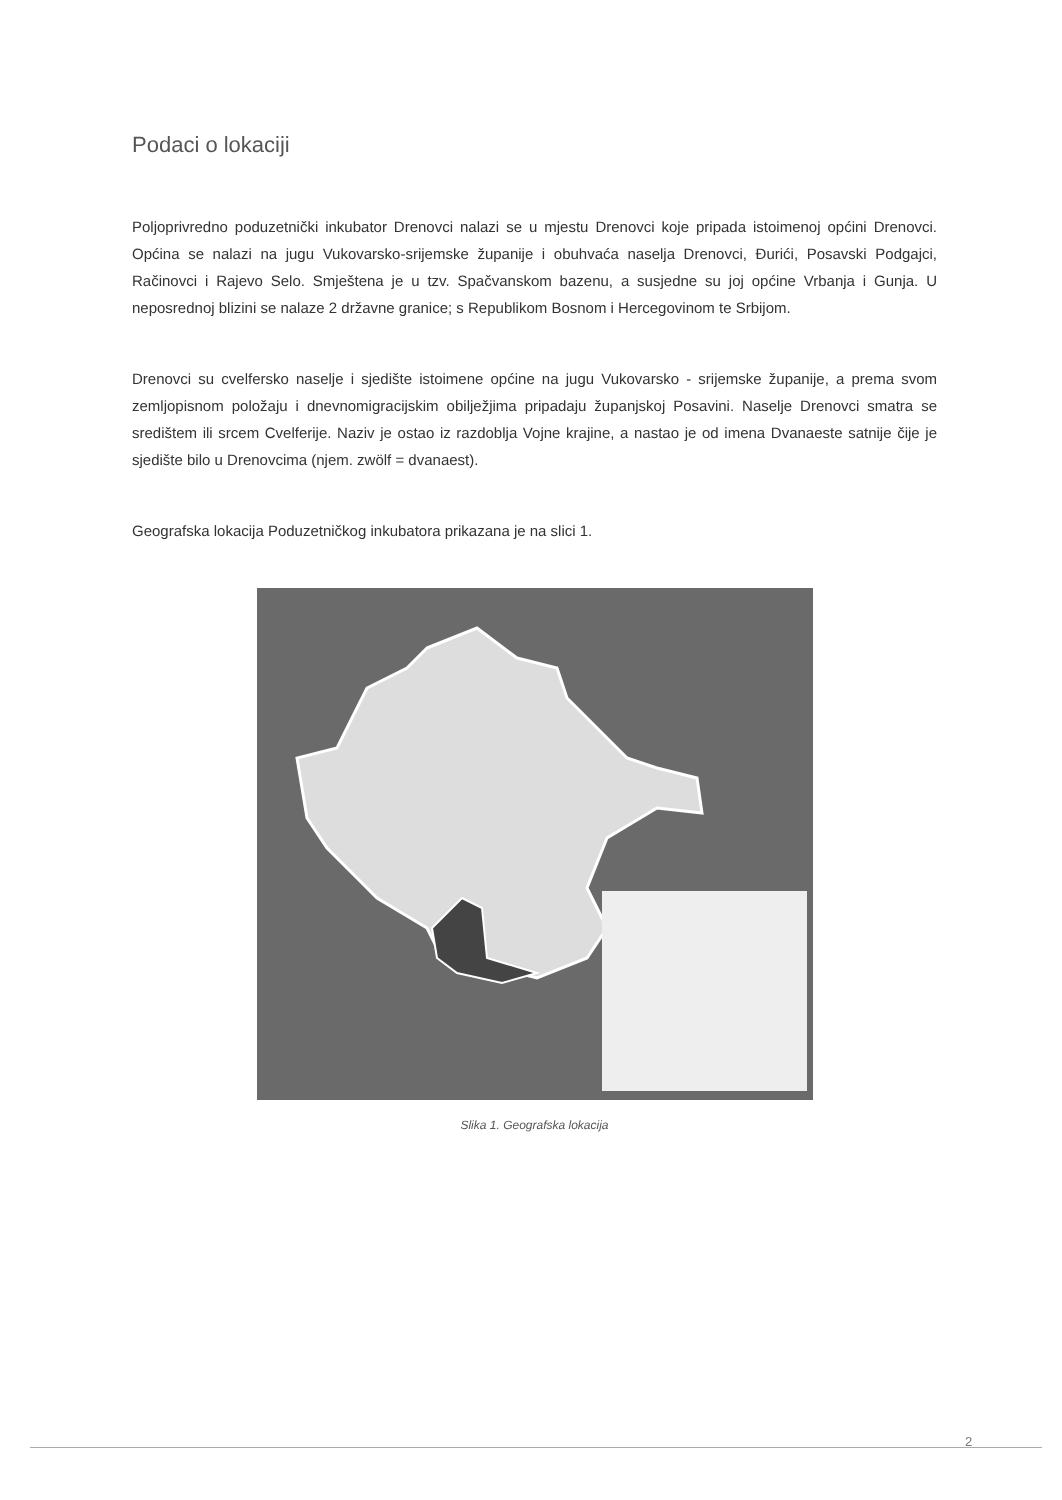Podaci o lokaciji
Poljoprivredno poduzetnički inkubator Drenovci nalazi se u mjestu Drenovci koje pripada istoimenoj općini Drenovci. Općina se nalazi na jugu Vukovarsko-srijemske županije i obuhvaća naselja Drenovci, Đurići, Posavski Podgajci, Račinovci i Rajevo Selo. Smještena je u tzv. Spačvanskom bazenu, a susjedne su joj općine Vrbanja i Gunja. U neposrednoj blizini se nalaze 2 državne granice; s Republikom Bosnom i Hercegovinom te Srbijom.
Drenovci su cvelfersko naselje i sjedište istoimene općine na jugu Vukovarsko - srijemske županije, a prema svom zemljopisnom položaju i dnevnomigracijskim obilježjima pripadaju županjskoj Posavini. Naselje Drenovci smatra se središtem ili srcem Cvelferije. Naziv je ostao iz razdoblja Vojne krajine, a nastao je od imena Dvanaeste satnije čije je sjedište bilo u Drenovcima (njem. zwölf = dvanaest).
Geografska lokacija Poduzetničkog inkubatora prikazana je na slici 1.
Slika 1. Geografska lokacija
2